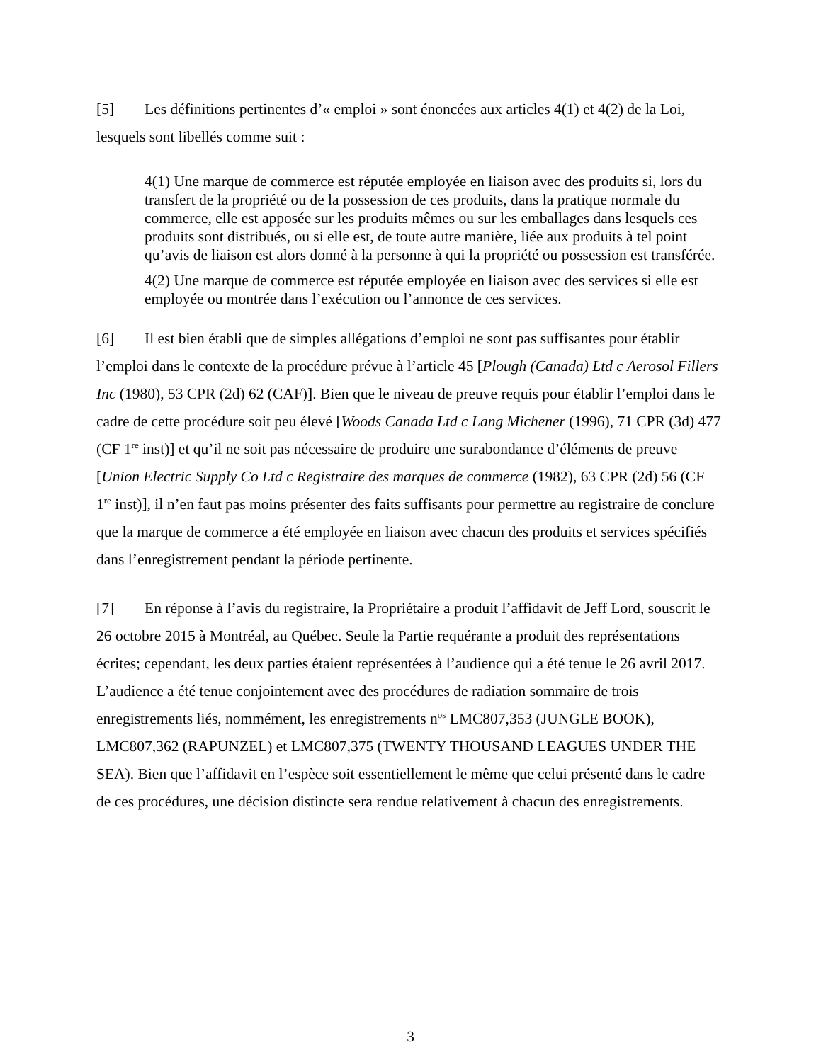[5] Les définitions pertinentes d’« emploi » sont énoncées aux articles 4(1) et 4(2) de la Loi, lesquels sont libellés comme suit :
4(1) Une marque de commerce est réputée employée en liaison avec des produits si, lors du transfert de la propriété ou de la possession de ces produits, dans la pratique normale du commerce, elle est apposée sur les produits mêmes ou sur les emballages dans lesquels ces produits sont distribués, ou si elle est, de toute autre manière, liée aux produits à tel point qu’avis de liaison est alors donné à la personne à qui la propriété ou possession est transférée.
4(2) Une marque de commerce est réputée employée en liaison avec des services si elle est employée ou montrée dans l’exécution ou l’annonce de ces services.
[6] Il est bien établi que de simples allégations d’emploi ne sont pas suffisantes pour établir l’emploi dans le contexte de la procédure prévue à l’article 45 [Plough (Canada) Ltd c Aerosol Fillers Inc (1980), 53 CPR (2d) 62 (CAF)]. Bien que le niveau de preuve requis pour établir l’emploi dans le cadre de cette procédure soit peu élevé [Woods Canada Ltd c Lang Michener (1996), 71 CPR (3d) 477 (CF 1<sup>re</sup> inst)] et qu’il ne soit pas nécessaire de produire une surabondance d’éléments de preuve [Union Electric Supply Co Ltd c Registraire des marques de commerce (1982), 63 CPR (2d) 56 (CF 1<sup>re</sup> inst)], il n’en faut pas moins présenter des faits suffisants pour permettre au registraire de conclure que la marque de commerce a été employée en liaison avec chacun des produits et services spécifiés dans l’enregistrement pendant la période pertinente.
[7] En réponse à l’avis du registraire, la Propriétaire a produit l’affidavit de Jeff Lord, souscrit le 26 octobre 2015 à Montréal, au Québec. Seule la Partie requérante a produit des représentations écrites; cependant, les deux parties étaient représentées à l’audience qui a été tenue le 26 avril 2017. L’audience a été tenue conjointement avec des procédures de radiation sommaire de trois enregistrements liés, nommément, les enregistrements n<sup>os</sup> LMC807,353 (JUNGLE BOOK), LMC807,362 (RAPUNZEL) et LMC807,375 (TWENTY THOUSAND LEAGUES UNDER THE SEA). Bien que l’affidavit en l’espèce soit essentiellement le même que celui présenté dans le cadre de ces procédures, une décision distincte sera rendue relativement à chacun des enregistrements.
3